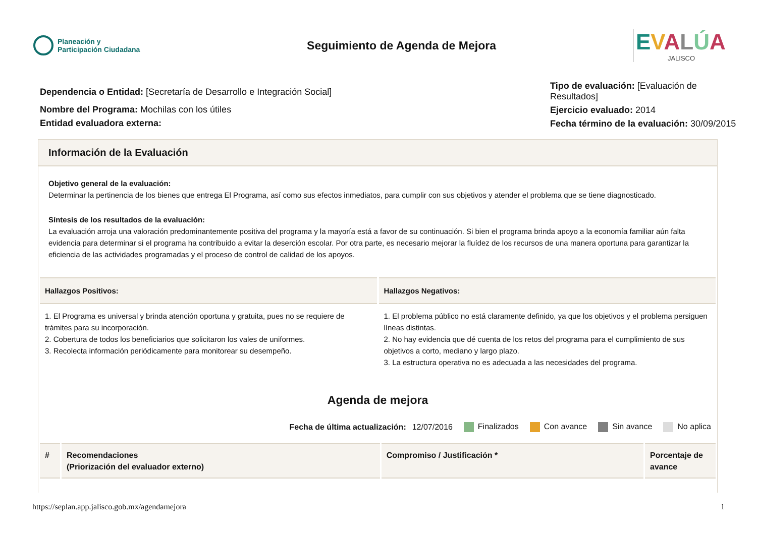Planeación y
Participación Ciudadana
Seguimiento de Agenda de Mejora
EVALÚA
JALISCO
Dependencia o Entidad: [Secretaría de Desarrollo e Integración Social]
Nombre del Programa: Mochilas con los útiles
Entidad evaluadora externa:
Tipo de evaluación: [Evaluación de Resultados]
Ejercicio evaluado: 2014
Fecha término de la evaluación: 30/09/2015
Información de la Evaluación
Objetivo general de la evaluación:
Determinar la pertinencia de los bienes que entrega El Programa, así como sus efectos inmediatos, para cumplir con sus objetivos y atender el problema que se tiene diagnosticado.
Síntesis de los resultados de la evaluación:
La evaluación arroja una valoración predominantemente positiva del programa y la mayoría está a favor de su continuación. Si bien el programa brinda apoyo a la economía familiar aún falta evidencia para determinar si el programa ha contribuido a evitar la deserción escolar. Por otra parte, es necesario mejorar la fluídez de los recursos de una manera oportuna para garantizar la eficiencia de las actividades programadas y el proceso de control de calidad de los apoyos.
Hallazgos Positivos:
1. El Programa es universal y brinda atención oportuna y gratuita, pues no se requiere de trámites para su incorporación.
2. Cobertura de todos los beneficiarios que solicitaron los vales de uniformes.
3. Recolecta información periódicamente para monitorear su desempeño.
Hallazgos Negativos:
1. El problema público no está claramente definido, ya que los objetivos y el problema persiguen líneas distintas.
2. No hay evidencia que dé cuenta de los retos del programa para el cumplimiento de sus objetivos a corto, mediano y largo plazo.
3. La estructura operativa no es adecuada a las necesidades del programa.
Agenda de mejora
Fecha de última actualización: 12/07/2016 Finalizados Con avance Sin avance No aplica
| # | Recomendaciones (Priorización del evaluador externo) | Compromiso / Justificación * | Porcentaje de avance |
| --- | --- | --- | --- |
https://seplan.app.jalisco.gob.mx/agendamejora 1